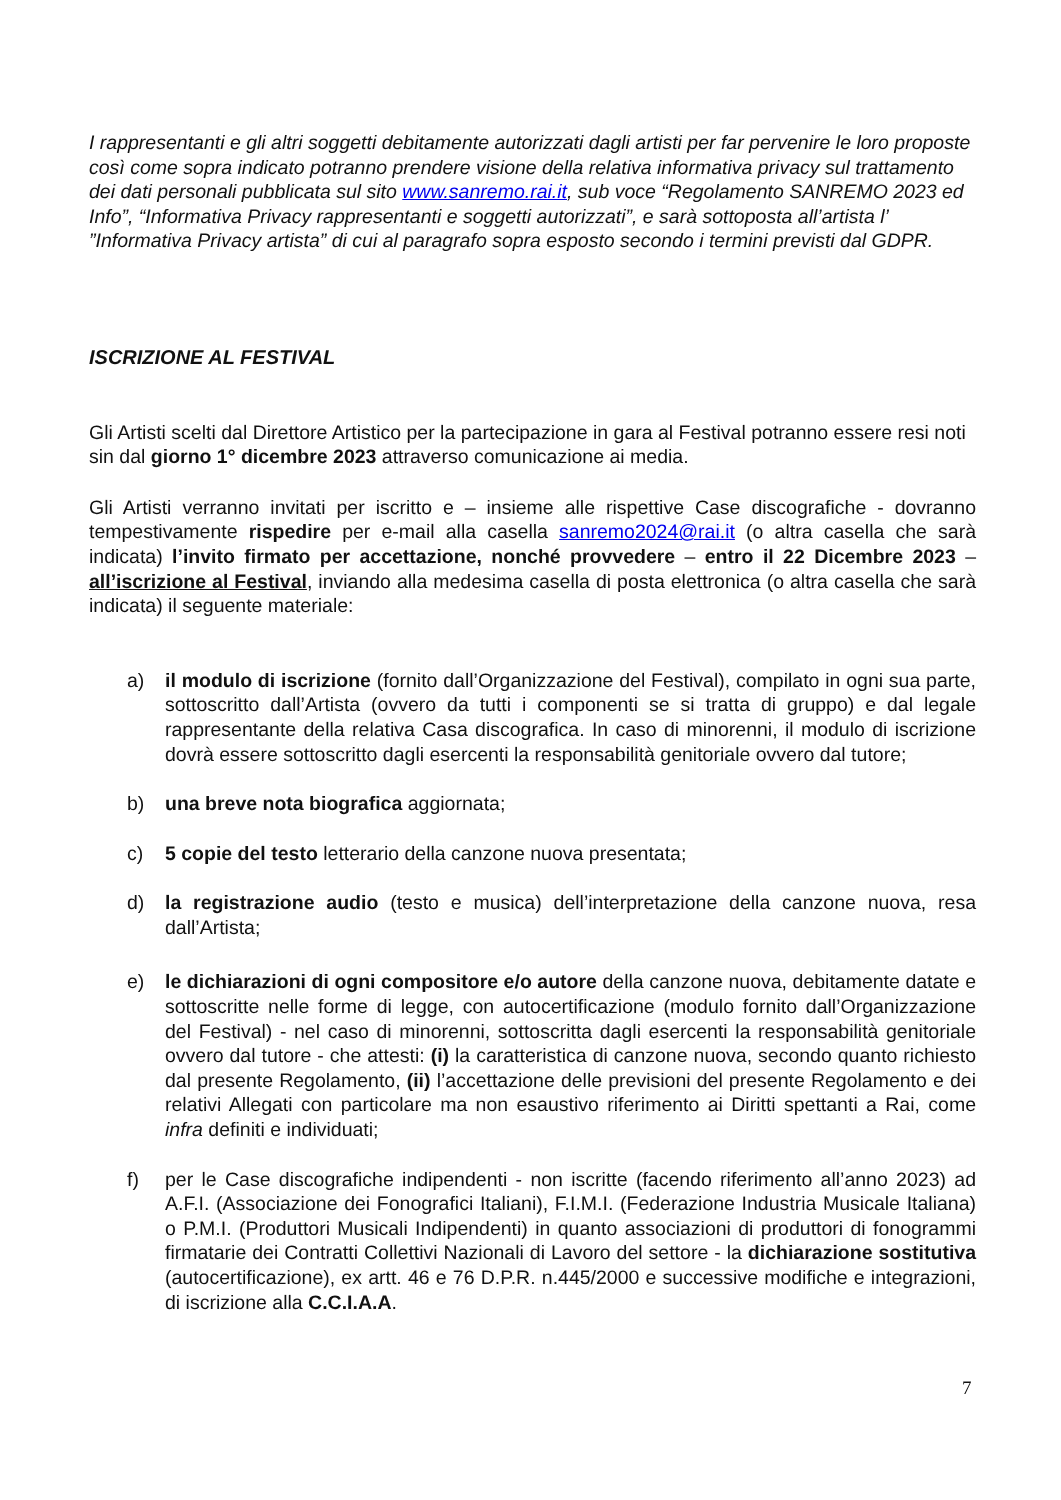I rappresentanti e gli altri soggetti debitamente autorizzati dagli artisti per far pervenire le loro proposte così come sopra indicato potranno prendere visione della relativa informativa privacy sul trattamento dei dati personali pubblicata sul sito www.sanremo.rai.it, sub voce “Regolamento SANREMO 2023 ed Info”, “Informativa Privacy rappresentanti e soggetti autorizzati”, e sarà sottoposta all’artista l’ ”Informativa Privacy artista” di cui al paragrafo sopra esposto secondo i termini previsti dal GDPR.
ISCRIZIONE AL FESTIVAL
Gli Artisti scelti dal Direttore Artistico per la partecipazione in gara al Festival potranno essere resi noti sin dal giorno 1° dicembre 2023 attraverso comunicazione ai media.
Gli Artisti verranno invitati per iscritto e – insieme alle rispettive Case discografiche - dovranno tempestivamente rispedire per e-mail alla casella sanremo2024@rai.it (o altra casella che sarà indicata) l’invito firmato per accettazione, nonché provvedere – entro il 22 Dicembre 2023 – all’iscrizione al Festival, inviando alla medesima casella di posta elettronica (o altra casella che sarà indicata) il seguente materiale:
a) il modulo di iscrizione (fornito dall’Organizzazione del Festival), compilato in ogni sua parte, sottoscritto dall’Artista (ovvero da tutti i componenti se si tratta di gruppo) e dal legale rappresentante della relativa Casa discografica. In caso di minorenni, il modulo di iscrizione dovrà essere sottoscritto dagli esercenti la responsabilità genitoriale ovvero dal tutore;
b) una breve nota biografica aggiornata;
c) 5 copie del testo letterario della canzone nuova presentata;
d) la registrazione audio (testo e musica) dell’interpretazione della canzone nuova, resa dall’Artista;
e) le dichiarazioni di ogni compositore e/o autore della canzone nuova, debitamente datate e sottoscritte nelle forme di legge, con autocertificazione (modulo fornito dall’Organizzazione del Festival) - nel caso di minorenni, sottoscritta dagli esercenti la responsabilità genitoriale ovvero dal tutore - che attesti: (i) la caratteristica di canzone nuova, secondo quanto richiesto dal presente Regolamento, (ii) l’accettazione delle previsioni del presente Regolamento e dei relativi Allegati con particolare ma non esaustivo riferimento ai Diritti spettanti a Rai, come infra definiti e individuati;
f) per le Case discografiche indipendenti - non iscritte (facendo riferimento all’anno 2023) ad A.F.I. (Associazione dei Fonografici Italiani), F.I.M.I. (Federazione Industria Musicale Italiana) o P.M.I. (Produttori Musicali Indipendenti) in quanto associazioni di produttori di fonogrammi firmatarie dei Contratti Collettivi Nazionali di Lavoro del settore - la dichiarazione sostitutiva (autocertificazione), ex artt. 46 e 76 D.P.R. n.445/2000 e successive modifiche e integrazioni, di iscrizione alla C.C.I.A.A.
7